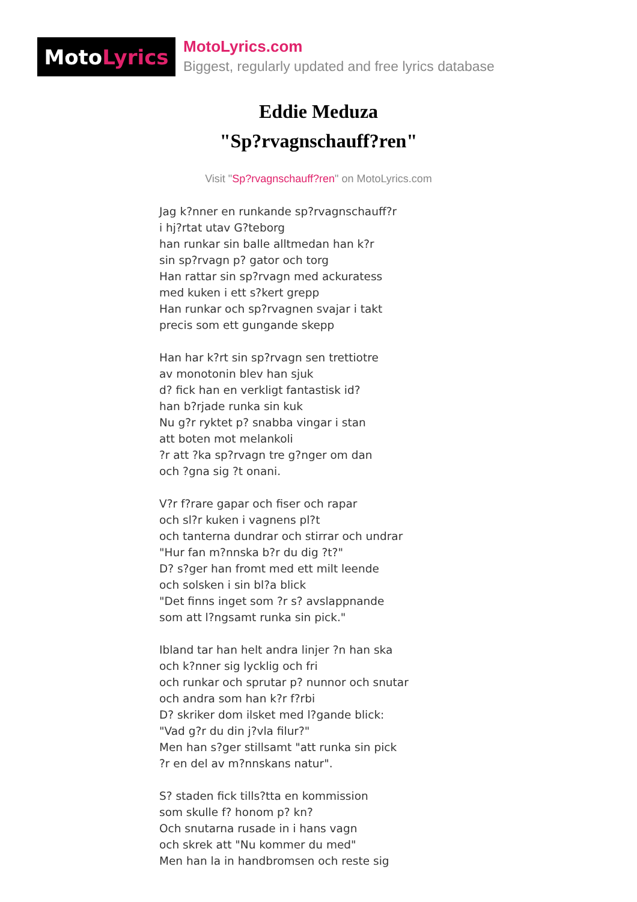Moto Lyrics
MotoLyrics.com
Biggest, regularly updated and free lyrics database
Eddie Meduza
"Sp?rvagnschauff?ren"
Visit "Sp?rvagnschauff?ren" on MotoLyrics.com
Jag k?nner en runkande sp?rvagnschauff?r
i hj?rtat utav G?teborg
han runkar sin balle alltmedan han k?r
sin sp?rvagn p? gator och torg
Han rattar sin sp?rvagn med ackuratess
med kuken i ett s?kert grepp
Han runkar och sp?rvagnen svajar i takt
precis som ett gungande skepp
Han har k?rt sin sp?rvagn sen trettiotre
av monotonin blev han sjuk
d? fick han en verkligt fantastisk id?
han b?rjade runka sin kuk
Nu g?r ryktet p? snabba vingar i stan
att boten mot melankoli
?r att ?ka sp?rvagn tre g?nger om dan
och ?gna sig ?t onani.
V?r f?rare gapar och fiser och rapar
och sl?r kuken i vagnens pl?t
och tanterna dundrar och stirrar och undrar
"Hur fan m?nnska b?r du dig ?t?"
D? s?ger han fromt med ett milt leende
och solsken i sin bl?a blick
"Det finns inget som ?r s? avslappnande
som att l?ngsamt runka sin pick."
Ibland tar han helt andra linjer ?n han ska
och k?nner sig lycklig och fri
och runkar och sprutar p? nunnor och snutar
och andra som han k?r f?rbi
D? skriker dom ilsket med l?gande blick:
"Vad g?r du din j?vla filur?"
Men han s?ger stillsamt "att runka sin pick
?r en del av m?nnskans natur".
S? staden fick tills?tta en kommission
som skulle f? honom p? kn?
Och snutarna rusade in i hans vagn
och skrek att "Nu kommer du med"
Men han la in handbromsen och reste sig